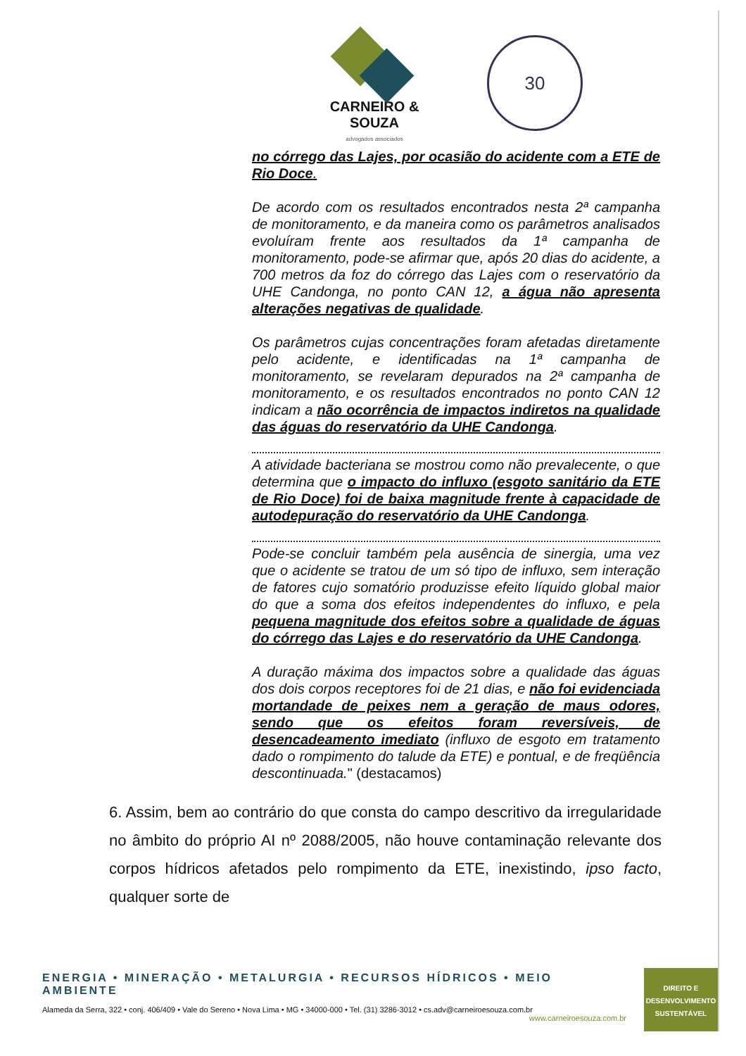CARNEIRO & SOUZA
advogados associados
30
no córrego das Lajes, por ocasião do acidente com a ETE de Rio Doce.
De acordo com os resultados encontrados nesta 2ª campanha de monitoramento, e da maneira como os parâmetros analisados evoluíram frente aos resultados da 1ª campanha de monitoramento, pode-se afirmar que, após 20 dias do acidente, a 700 metros da foz do córrego das Lajes com o reservatório da UHE Candonga, no ponto CAN 12, a água não apresenta alterações negativas de qualidade.
Os parâmetros cujas concentrações foram afetadas diretamente pelo acidente, e identificadas na 1ª campanha de monitoramento, se revelaram depurados na 2ª campanha de monitoramento, e os resultados encontrados no ponto CAN 12 indicam a não ocorrência de impactos indiretos na qualidade das águas do reservatório da UHE Candonga.
A atividade bacteriana se mostrou como não prevalecente, o que determina que o impacto do influxo (esgoto sanitário da ETE de Rio Doce) foi de baixa magnitude frente à capacidade de autodepuração do reservatório da UHE Candonga.
Pode-se concluir também pela ausência de sinergia, uma vez que o acidente se tratou de um só tipo de influxo, sem interação de fatores cujo somatório produzisse efeito líquido global maior do que a soma dos efeitos independentes do influxo, e pela pequena magnitude dos efeitos sobre a qualidade de águas do córrego das Lajes e do reservatório da UHE Candonga.
A duração máxima dos impactos sobre a qualidade das águas dos dois corpos receptores foi de 21 dias, e não foi evidenciada mortandade de peixes nem a geração de maus odores, sendo que os efeitos foram reversíveis, de desencadeamento imediato (influxo de esgoto em tratamento dado o rompimento do talude da ETE) e pontual, e de freqüência descontinuada." (destacamos)
6. Assim, bem ao contrário do que consta do campo descritivo da irregularidade no âmbito do próprio AI nº 2088/2005, não houve contaminação relevante dos corpos hídricos afetados pelo rompimento da ETE, inexistindo, ipso facto, qualquer sorte de
ENERGIA • MINERAÇÃO • METALURGIA • RECURSOS HÍDRICOS • MEIO AMBIENTE
Alameda da Serra, 322 • conj. 406/409 • Vale do Sereno • Nova Lima • MG • 34000-000 • Tel. (31) 3286-3012 • cs.adv@carneiroesouza.com.br
www.carneiroesouza.com.br
DIREITO E
DESENVOLVIMENTO
SUSTENTÁVEL